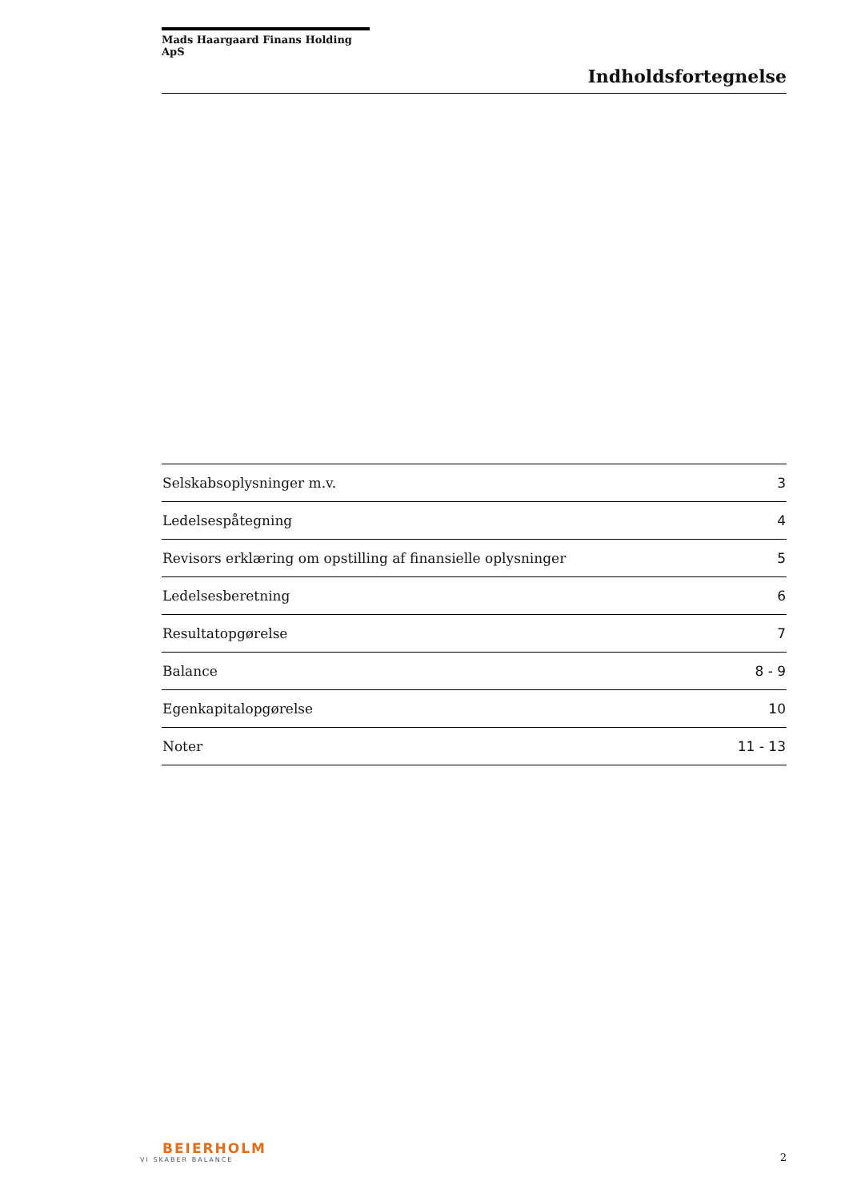Mads Haargaard Finans Holding ApS
Indholdsfortegnelse
| Selskabsoplysninger m.v. | 3 |
| Ledelsespåtegning | 4 |
| Revisors erklæring om opstilling af finansielle oplysninger | 5 |
| Ledelsesberetning | 6 |
| Resultatopgørelse | 7 |
| Balance | 8 - 9 |
| Egenkapitalopgørelse | 10 |
| Noter | 11 - 13 |
BEIERHOLM
VI SKABER BALANCE
2